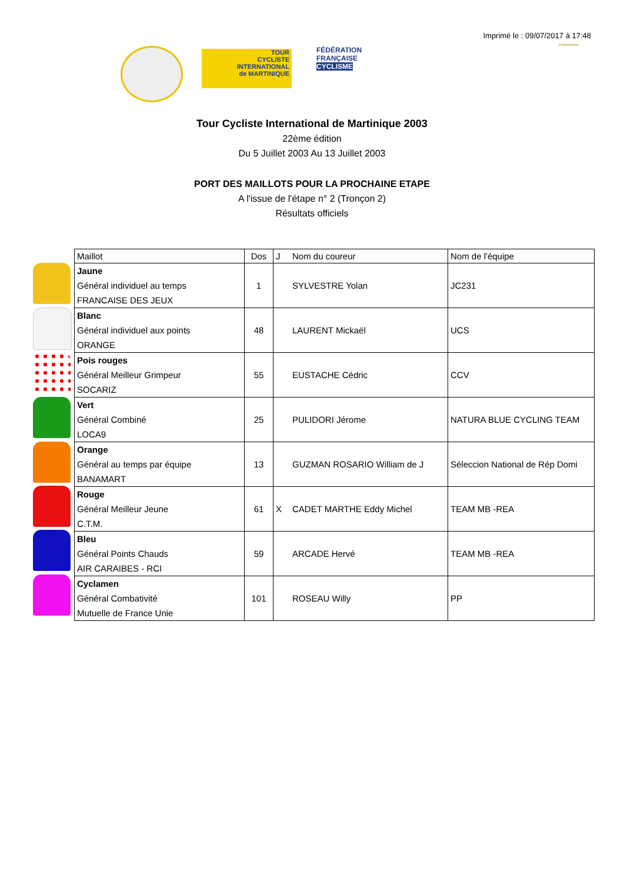Imprimé le : 09/07/2017 à 17:48
TOUR
CYCLISTE
INTERNATIONAL
de MARTINIQUE
FÉDÉRATION
FRANÇAISE
CYCLISME
Performance
Tour Cycliste International de Martinique 2003
22ème édition
Du 5 Juillet 2003 Au 13 Juillet 2003
PORT DES MAILLOTS POUR LA PROCHAINE ETAPE
A l'issue de l'étape n° 2 (Tronçon 2)
Résultats officiels
| Maillot | Dos | J | Nom du coureur | Nom de l'équipe |
| --- | --- | --- | --- | --- |
| Jaune Général individuel au temps FRANCAISE DES JEUX | 1 | | SYLVESTRE Yolan | JC231 |
| Blanc Général individuel aux points ORANGE | 48 | | LAURENT Mickaël | UCS |
| Pois rouges Général Meilleur Grimpeur SOCARIZ | 55 | | EUSTACHE Cédric | CCV |
| Vert Général Combiné LOCA9 | 25 | | PULIDORI Jérome | NATURA BLUE CYCLING TEAM |
| Orange Général au temps par équipe BANAMART | 13 | | GUZMAN ROSARIO William de J | Séleccion National de Rép Domi |
| Rouge Général Meilleur Jeune C.T.M. | 61 | X | CADET MARTHE Eddy Michel | TEAM MB -REA |
| Bleu Général Points Chauds AIR CARAIBES - RCI | 59 | | ARCADE Hervé | TEAM MB -REA |
| Cyclamen Général Combativité Mutuelle de France Unie | 101 | | ROSEAU Willy | PP |